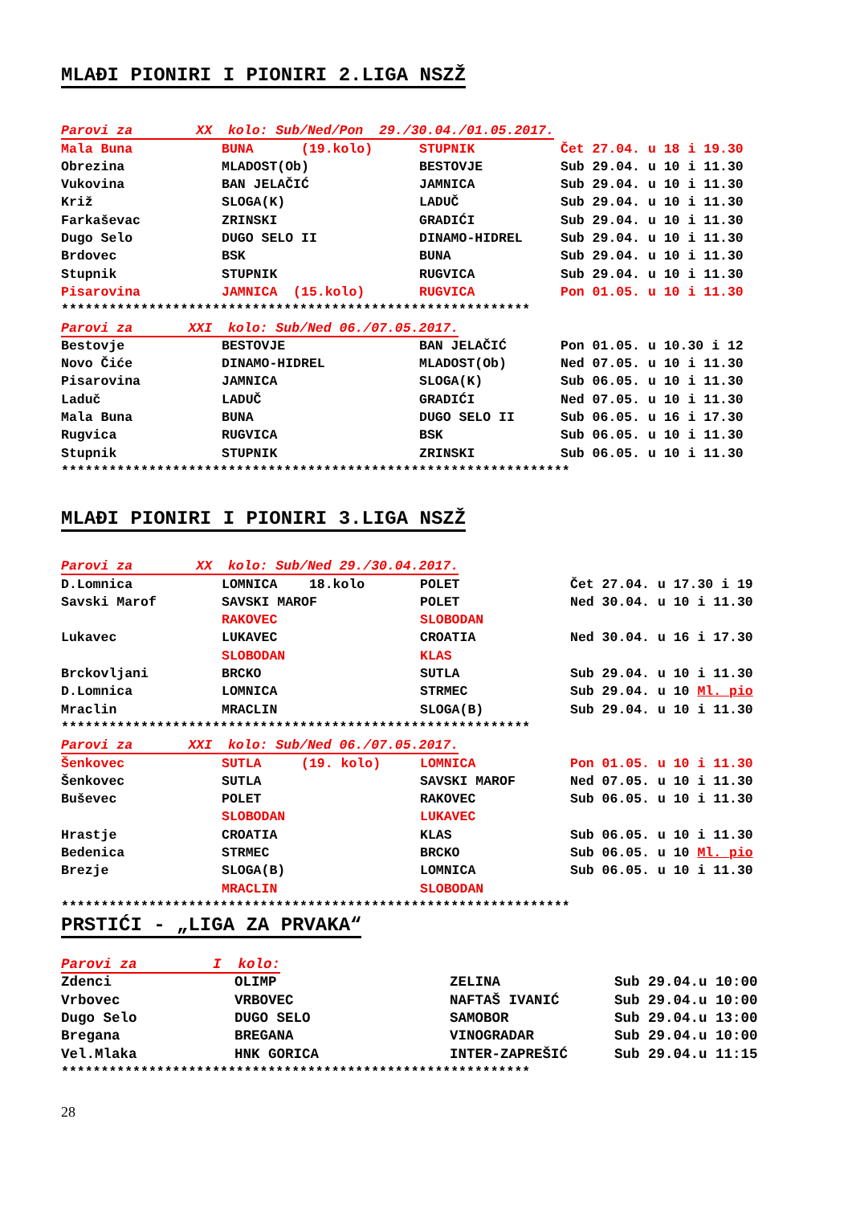MLAĐI PIONIRI I PIONIRI 2.LIGA NSZŽ
| Parovi za XX kolo: Sub/Ned/Pon 29./30.04./01.05.2017. | | | |
| Mala Buna | BUNA (19.kolo) | STUPNIK | Čet 27.04. u 18 i 19.30 |
| Obrezina | MLADOST(Ob) | BESTOVJE | Sub 29.04. u 10 i 11.30 |
| Vukovina | BAN JELAČIĆ | JAMNICA | Sub 29.04. u 10 i 11.30 |
| Križ | SLOGA(K) | LADUČ | Sub 29.04. u 10 i 11.30 |
| Farkaševac | ZRINSKI | GRADIĆI | Sub 29.04. u 10 i 11.30 |
| Dugo Selo | DUGO SELO II | DINAMO-HIDREL | Sub 29.04. u 10 i 11.30 |
| Brdovec | BSK | BUNA | Sub 29.04. u 10 i 11.30 |
| Stupnik | STUPNIK | RUGVICA | Sub 29.04. u 10 i 11.30 |
| Pisarovina | JAMNICA (15.kolo) | RUGVICA | Pon 01.05. u 10 i 11.30 |
| *********************************************************** | | | |
| Parovi za XXI kolo: Sub/Ned 06./07.05.2017. | | | |
| Bestovje | BESTOVJE | BAN JELAČIĆ | Pon 01.05. u 10.30 i 12 |
| Novo Čiće | DINAMO-HIDREL | MLADOST(Ob) | Ned 07.05. u 10 i 11.30 |
| Pisarovina | JAMNICA | SLOGA(K) | Sub 06.05. u 10 i 11.30 |
| Laduč | LADUČ | GRADIĆI | Ned 07.05. u 10 i 11.30 |
| Mala Buna | BUNA | DUGO SELO II | Sub 06.05. u 16 i 17.30 |
| Rugvica | RUGVICA | BSK | Sub 06.05. u 10 i 11.30 |
| Stupnik | STUPNIK | ZRINSKI | Sub 06.05. u 10 i 11.30 |
| **************************************************************** | | | |
MLAĐI PIONIRI I PIONIRI 3.LIGA NSZŽ
| Parovi za XX kolo: Sub/Ned 29./30.04.2017. | | | |
| D.Lomnica | LOMNICA 18.kolo | POLET | Čet 27.04. u 17.30 i 19 |
| Savski Marof | SAVSKI MAROF | POLET | Ned 30.04. u 10 i 11.30 |
| | RAKOVEC | SLOBODAN | |
| Lukavec | LUKAVEC | CROATIA | Ned 30.04. u 16 i 17.30 |
| | SLOBODAN | KLAS | |
| Brckovljani | BRCKO | SUTLA | Sub 29.04. u 10 i 11.30 |
| D.Lomnica | LOMNICA | STRMEC | Sub 29.04. u 10 Ml. pio |
| Mraclin | MRACLIN | SLOGA(B) | Sub 29.04. u 10 i 11.30 |
| *********************************************************** | | | |
| Parovi za XXI kolo: Sub/Ned 06./07.05.2017. | | | |
| Šenkovec | SUTLA (19. kolo) | LOMNICA | Pon 01.05. u 10 i 11.30 |
| Šenkovec | SUTLA | SAVSKI MAROF | Ned 07.05. u 10 i 11.30 |
| Buševec | POLET | RAKOVEC | Sub 06.05. u 10 i 11.30 |
| | SLOBODAN | LUKAVEC | |
| Hrastje | CROATIA | KLAS | Sub 06.05. u 10 i 11.30 |
| Bedenica | STRMEC | BRCKO | Sub 06.05. u 10 Ml. pio |
| Brezje | SLOGA(B) | LOMNICA | Sub 06.05. u 10 i 11.30 |
| | MRACLIN | SLOBODAN | |
| **************************************************************** | | | |
PRSTIĆI - „LIGA ZA PRVAKA“
| Parovi za I kolo: | | | |
| Zdenci | OLIMP | ZELINA | Sub 29.04.u 10:00 |
| Vrbovec | VRBOVEC | NAFTAŠ IVANIĆ | Sub 29.04.u 10:00 |
| Dugo Selo | DUGO SELO | SAMOBOR | Sub 29.04.u 13:00 |
| Bregana | BREGANA | VINOGRADAR | Sub 29.04.u 10:00 |
| Vel.Mlaka | HNK GORICA | INTER-ZAPREŠIĆ | Sub 29.04.u 11:15 |
| *********************************************************** | | | |
28